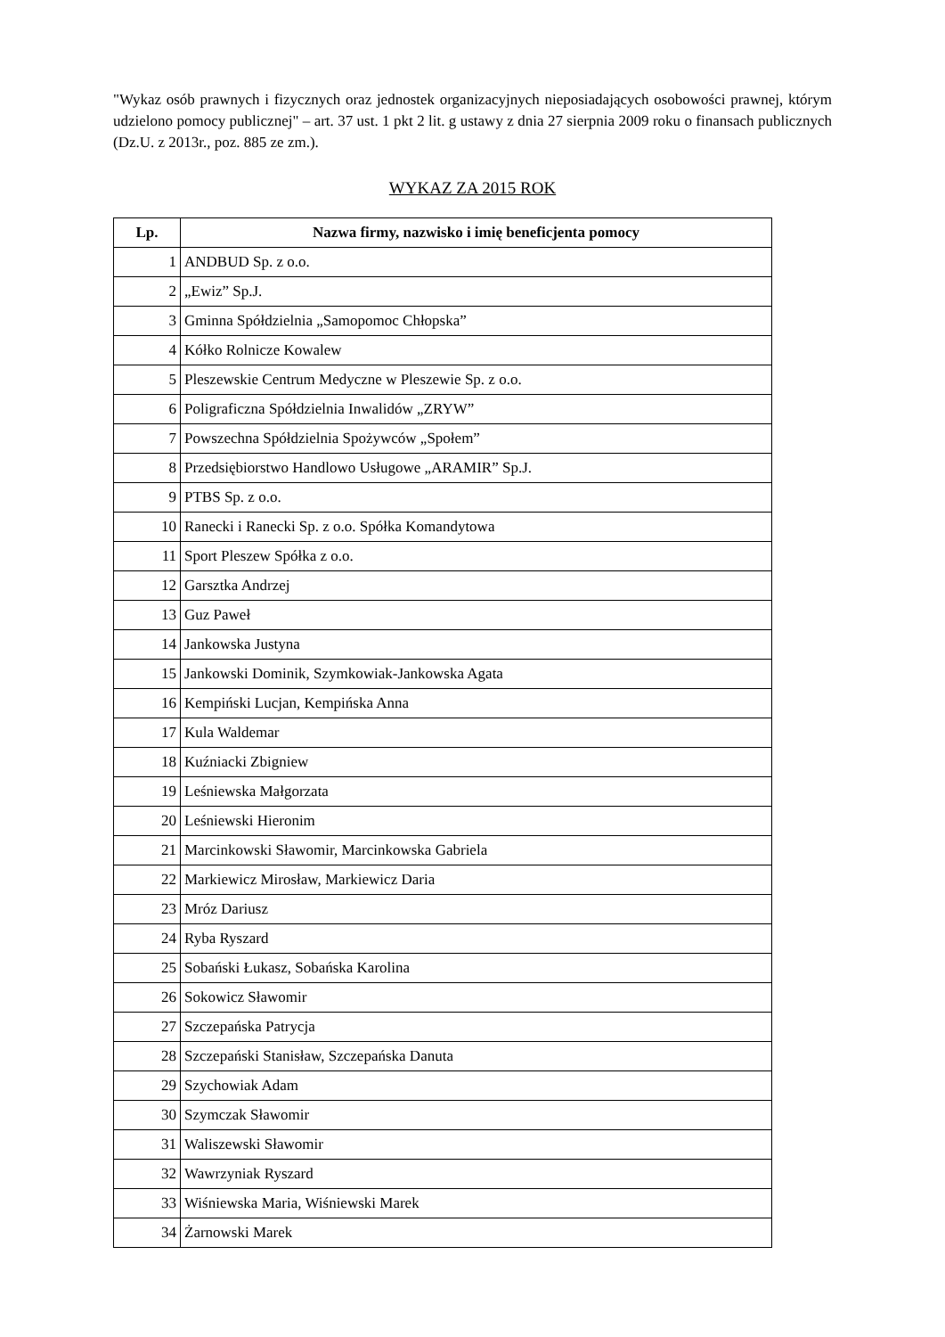"Wykaz osób prawnych i fizycznych oraz jednostek organizacyjnych nieposiadających osobowości prawnej, którym udzielono pomocy publicznej" – art. 37 ust. 1 pkt 2 lit. g ustawy z dnia 27 sierpnia 2009 roku o finansach publicznych (Dz.U. z 2013r., poz. 885 ze zm.).
WYKAZ ZA 2015 ROK
| Lp. | Nazwa firmy, nazwisko i imię beneficjenta pomocy |
| --- | --- |
| 1 | ANDBUD Sp. z o.o. |
| 2 | „Ewiz” Sp.J. |
| 3 | Gminna Spółdzielnia „Samopomoc Chłopska” |
| 4 | Kółko Rolnicze Kowalew |
| 5 | Pleszewskie Centrum Medyczne w Pleszewie Sp. z o.o. |
| 6 | Poligraficzna Spółdzielnia Inwalidów „ZRYW” |
| 7 | Powszechna Spółdzielnia Spożywców „Społem” |
| 8 | Przedsiębiorstwo Handlowo Usługowe „ARAMIR” Sp.J. |
| 9 | PTBS Sp. z o.o. |
| 10 | Ranecki i Ranecki Sp. z o.o. Spółka Komandytowa |
| 11 | Sport Pleszew Spółka z o.o. |
| 12 | Garsztka Andrzej |
| 13 | Guz Paweł |
| 14 | Jankowska Justyna |
| 15 | Jankowski Dominik, Szymkowiak-Jankowska Agata |
| 16 | Kempiński Lucjan, Kempińska Anna |
| 17 | Kula Waldemar |
| 18 | Kuźniacki Zbigniew |
| 19 | Leśniewska Małgorzata |
| 20 | Leśniewski Hieronim |
| 21 | Marcinkowski Sławomir, Marcinkowska Gabriela |
| 22 | Markiewicz Mirosław, Markiewicz Daria |
| 23 | Mróz Dariusz |
| 24 | Ryba Ryszard |
| 25 | Sobański Łukasz, Sobańska Karolina |
| 26 | Sokowicz Sławomir |
| 27 | Szczepańska Patrycja |
| 28 | Szczepański Stanisław, Szczepańska Danuta |
| 29 | Szychowiak Adam |
| 30 | Szymczak Sławomir |
| 31 | Waliszewski Sławomir |
| 32 | Wawrzyniak Ryszard |
| 33 | Wiśniewska Maria, Wiśniewski Marek |
| 34 | Żarnowski Marek |